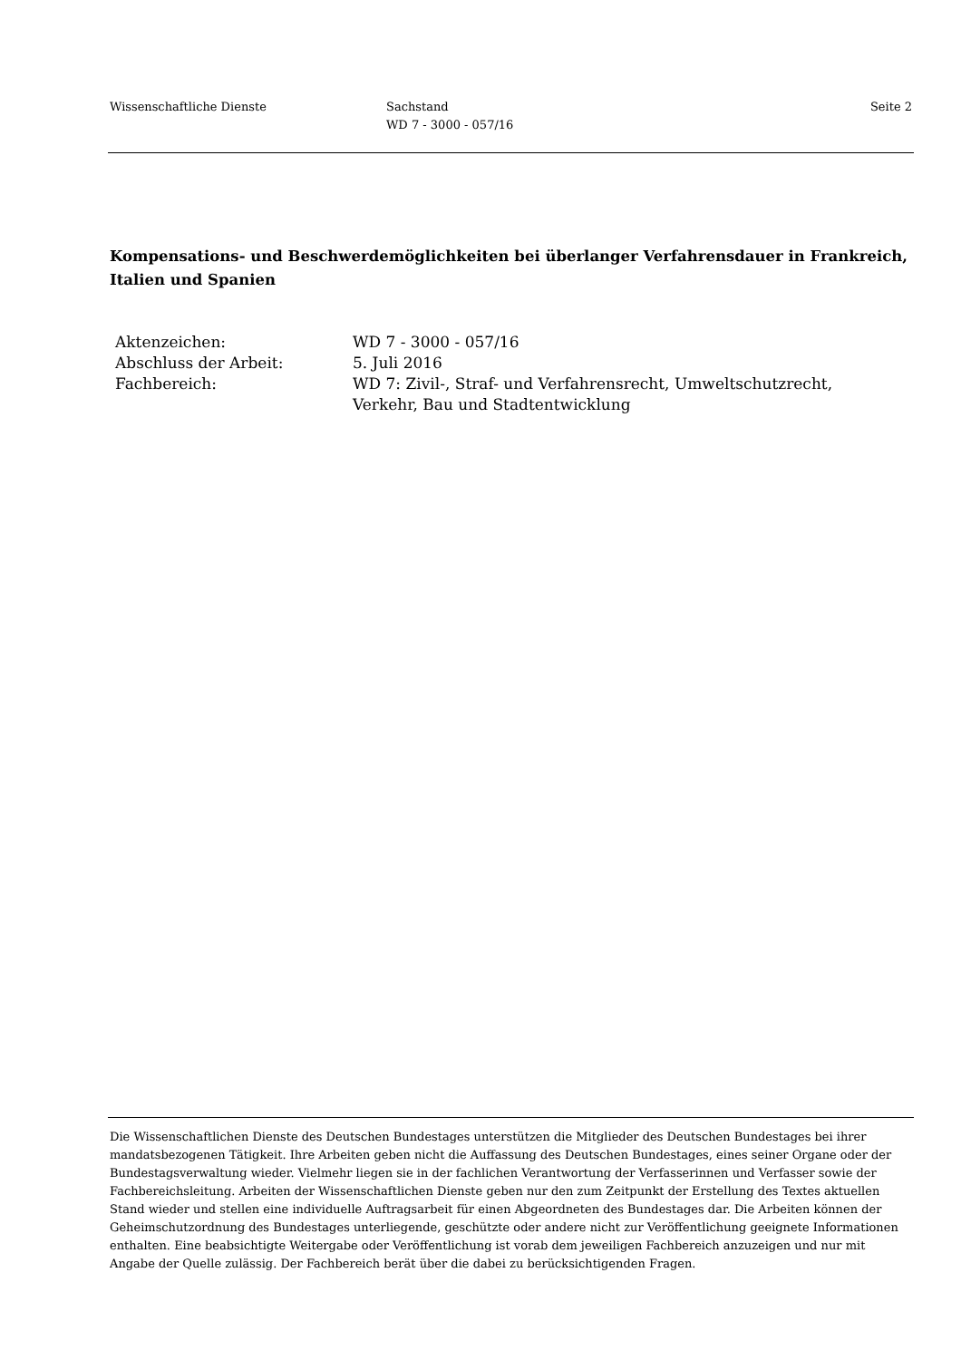Wissenschaftliche Dienste Sachstand
WD 7 - 3000 - 057/16
Seite 2
Kompensations- und Beschwerdemöglichkeiten bei überlanger Verfahrensdauer in Frankreich, Italien und Spanien
Aktenzeichen: WD 7 - 3000 - 057/16
Abschluss der Arbeit: 5. Juli 2016
Fachbereich: WD 7: Zivil-, Straf- und Verfahrensrecht, Umweltschutzrecht,
Verkehr, Bau und Stadtentwicklung
Die Wissenschaftlichen Dienste des Deutschen Bundestages unterstützen die Mitglieder des Deutschen Bundestages bei ihrer mandatsbezogenen Tätigkeit. Ihre Arbeiten geben nicht die Auffassung des Deutschen Bundestages, eines seiner Organe oder der Bundestagsverwaltung wieder. Vielmehr liegen sie in der fachlichen Verantwortung der Verfasserinnen und Verfasser sowie der Fachbereichsleitung. Arbeiten der Wissenschaftlichen Dienste geben nur den zum Zeitpunkt der Erstellung des Textes aktuellen Stand wieder und stellen eine individuelle Auftragsarbeit für einen Abgeordneten des Bundestages dar. Die Arbeiten können der Geheimschutzordnung des Bundestages unterliegende, geschützte oder andere nicht zur Veröffentlichung geeignete Informationen enthalten. Eine beabsichtigte Weitergabe oder Veröffentlichung ist vorab dem jeweiligen Fachbereich anzuzeigen und nur mit Angabe der Quelle zulässig. Der Fachbereich berät über die dabei zu berücksichtigenden Fragen.